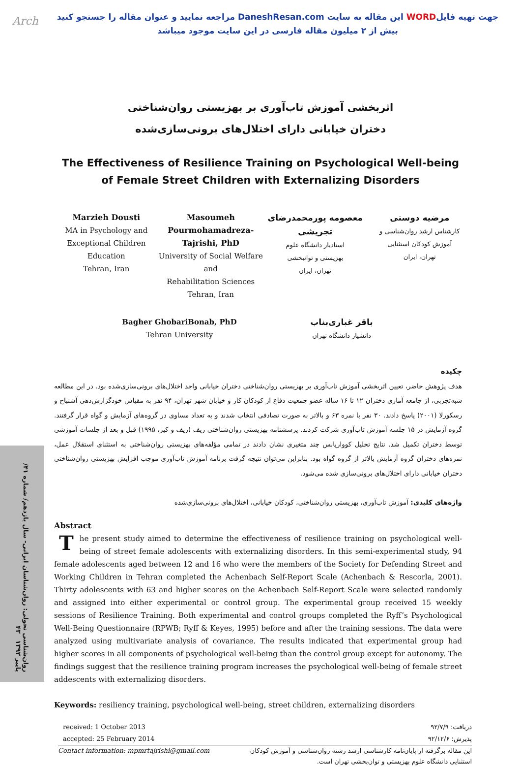Arch
جهت تهیه فایلWORD این مقاله به سایت DaneshResan.com مراجعه نمایید و عنوان مقاله را جستجو کنید
بیش از ۲ میلیون مقاله فارسی در این سایت موجود میباشد
اثربخشی آموزش تاب‌آوری بر بهزیستی روان‌شناختی
دختران خیابانی دارای اختلال‌های برونی‌سازی‌شده
The Effectiveness of Resilience Training on Psychological Well-being
of Female Street Children with Externalizing Disorders
Marzieh Dousti
MA in Psychology and
Exceptional Children
Education
Tehran, Iran
Masoumeh Pourmohamadreza-Tajrishi, PhD
University of Social Welfare and
Rehabilitation Sciences
Tehran, Iran
معصومه پورمحمدرضای تجریشی
استادیار دانشگاه علوم
بهزیستی و توانبخشی
تهران، ایران
مرضیه دوستی
کارشناس ارشد روان‌شناسی و
آموزش کودکان استثنایی
تهران، ایران
Bagher GhobariBonab, PhD
Tehran University
باقر غباری‌بناب
دانشیار دانشگاه تهران
چکیده
هدف پژوهش حاضر، تعیین اثربخشی آموزش تاب‌آوری بر بهزیستی روان‌شناختی دختران خیابانی واجد اختلال‌های برونی‌سازی‌شده بود. در این مطالعه شبه‌تجربی، از جامعه آماری دختران ۱۲ تا ۱۶ ساله عضو جمعیت دفاع از کودکان کار و خیابان شهر تهران، ۹۴ نفر به مقیاس خودگزارش‌دهی آشنباخ و رسکورلا (۲۰۰۱) پاسخ دادند. ۳۰ نفر با نمره ۶۳ و بالاتر به صورت تصادفی انتخاب شدند و به تعداد مساوی در گروه‌های آزمایش و گواه قرار گرفتند. گروه آزمایش در ۱۵ جلسه آموزش تاب‌آوری شرکت کردند. پرسشنامه بهزیستی روان‌شناختی ریف (ریف و کیز، ۱۹۹۵) قبل و بعد از جلسات آموزشی توسط دختران تکمیل شد. نتایج تحلیل کوواریانس چند متغیری نشان دادند در تمامی مؤلفه‌های بهزیستی روان‌شناختی به استثنای استقلال عمل، نمره‌های دختران گروه آزمایش بالاتر از گروه گواه بود. بنابراین می‌توان نتیجه گرفت برنامه آموزش تاب‌آوری موجب افزایش بهزیستی روان‌شناختی دختران خیابانی دارای اختلال‌های برونی‌سازی شده می‌شود.
واژه‌های کلیدی: آموزش تاب‌آوری، بهزیستی روان‌شناختی، کودکان خیابانی، اختلال‌های برونی‌سازی‌شده
Abstract
The present study aimed to determine the effectiveness of resilience training on psychological well-being of street female adolescents with externalizing disorders. In this semi-experimental study, 94 female adolescents aged between 12 and 16 who were the members of the Society for Defending Street and Working Children in Tehran completed the Achenbach Self-Report Scale (Achenbach & Rescorla, 2001). Thirty adolescents with 63 and higher scores on the Achenbach Self-Report Scale were selected randomly and assigned into either experimental or control group. The experimental group received 15 weekly sessions of Resilience Training. Both experimental and control groups completed the Ryff’s Psychological Well-Being Questionnaire (RPWB; Ryff & Keyes, 1995) before and after the training sessions. The data were analyzed using multivariate analysis of covariance. The results indicated that experimental group had higher scores in all components of psychological well-being than the control group except for autonomy. The findings suggest that the resilience training program increases the psychological well-being of female street addescents with externalizing disorders.
Keywords: resiliency training, psychological well-being, street children, externalizing disorders
روان‌شناسی تحولی: روان‌شناسان ایرانی- سال یازدهم/ شماره ۴۱/ پاییز ۱۳۹۳ ۴۳
received: 1 October 2013
accepted: 25 February 2014
دریافت: ۹۲/۷/۹
پذیرش: ۹۲/۱۲/۶
Contact information: mpmrtajrishi@gmail.com
این مقاله برگرفته از پایان‌نامه کارشناسی ارشد رشته روان‌شناسی و آموزش کودکان استثنایی دانشگاه علوم بهزیستی و توان‌بخشی تهران است.